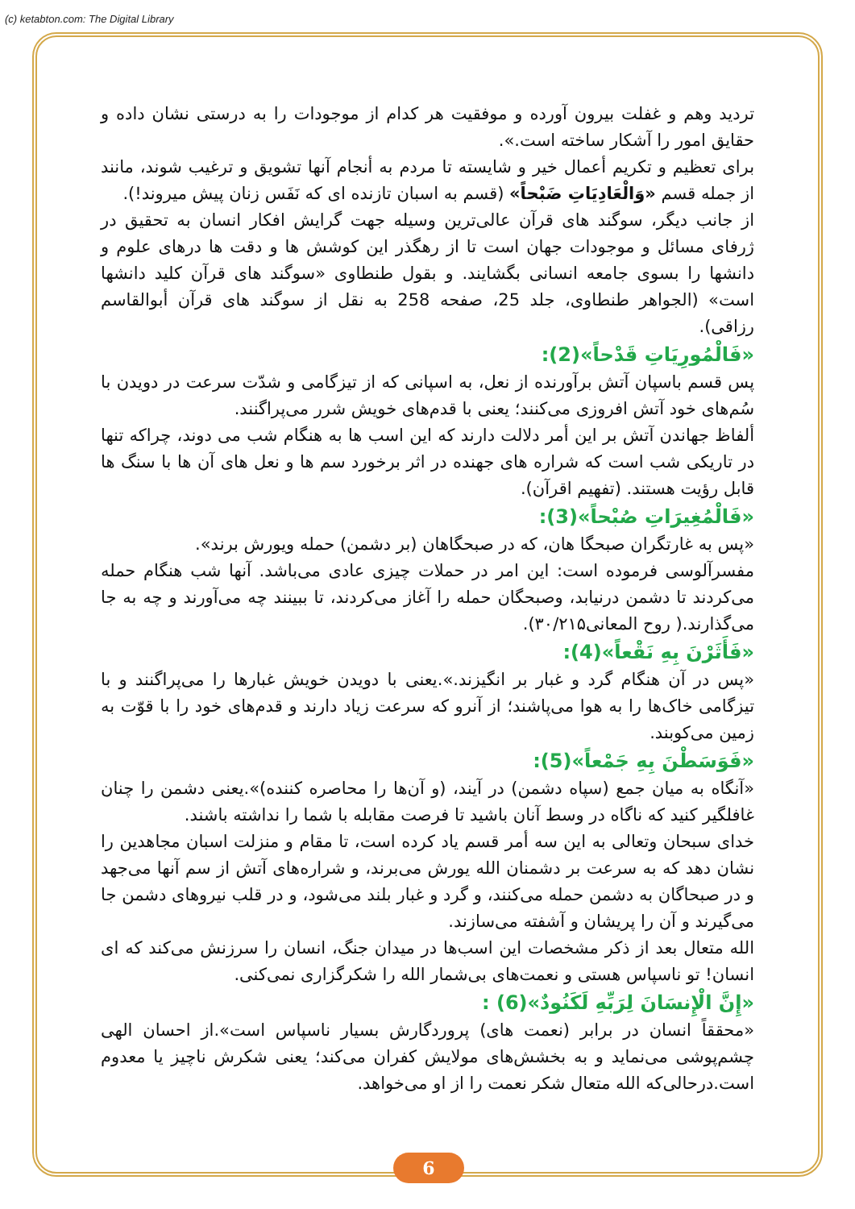(c) ketabton.com: The Digital Library
تردید وهم و غفلت بیرون آورده و موفقیت هر کدام از موجودات را به درستی نشان داده و حقایق امور را آشکار ساخته است.».
برای تعظیم و تکریم أعمال خیر و شایسته تا مردم به أنجام آنها تشویق و ترغیب شوند، مانند از جمله قسم «وَالْعَادِيَاتِ ضَبْحاً» (قسم به اسبان تازنده ای که نَفَس زنان پیش میروند!).
از جانب دیگر، سوگند های قرآن عالی‌ترین وسیله جهت گرایش افکار انسان به تحقیق در ژرفای مسائل و موجودات جهان است تا از رهگذر این کوشش ها و دقت ها درهای علوم و دانشها را بسوی جامعه انسانی بگشایند. و بقول طنطاوی «سوگند های قرآن کلید دانشها است» (الجواهر طنطاوی، جلد 25، صفحه 258 به نقل از سوگند های قرآن أبوالقاسم رزاقی).
«فَالْمُورِيَاتِ قَدْحاً»(2):
پس قسم باسپان آتش برآورنده از نعل، به اسپانی که از تیزگامی و شدّت سرعت در دویدن با سُم‌های خود آتش افروزی می‌کنند؛ یعنی با قدم‌های خویش شرر می‌پراگنند.
ألفاظ جهاندن آتش بر این أمر دلالت دارند که این اسب ها به هنگام شب می دوند، چراکه تنها در تاریکی شب است که شراره های جهنده در اثر برخورد سم ها و نعل های آن ها با سنگ ها قابل رؤیت هستند. (تفهیم اقرآن).
«فَالْمُغِيرَاتِ صُبْحاً»(3):
«پس به غارتگران صبحگا هان، که در صبحگاهان (بر دشمن) حمله ویورش برند».
مفسرآلوسی فرموده است: این امر در حملات چیزی عادی می‌باشد. آنها شب هنگام حمله می‌کردند تا دشمن درنیابد، وصبحگان حمله را آغاز می‌کردند، تا ببینند چه می‌آورند و چه به جا می‌گذارند.( روح المعانی۳۰/۲۱۵).
«فَأَثَرْنَ بِهِ نَقْعاً»(4):
«پس در آن هنگام گرد و غبار بر انگیزند.».یعنی با دویدن خویش غبارها را می‌پراگنند و با تیزگامی خاک‌ها را به هوا می‌پاشند؛ از آنرو که سرعت زیاد دارند و قدم‌های خود را با قوّت به زمین می‌کوبند.
«فَوَسَطْنَ بِهِ جَمْعاً»(5):
«آنگاه به میان جمع (سپاه دشمن) در آیند، (و آن‌ها را محاصره کننده)».یعنی دشمن را چنان غافلگیر کنید که ناگاه در وسط آنان باشید تا فرصت مقابله با شما را نداشته باشند.
خدای سبحان وتعالی به این سه أمر قسم یاد کرده است، تا مقام و منزلت اسبان مجاهدین را نشان دهد که به سرعت بر دشمنان الله یورش می‌برند، و شراره‌های آتش از سم آنها می‌جهد و در صبحاگان به دشمن حمله می‌کنند، و گرد و غبار بلند می‌شود، و در قلب نیروهای دشمن جا می‌گیرند و آن را پریشان و آشفته می‌سازند.
الله متعال بعد از ذکر مشخصات این اسب‌ها در میدان جنگ، انسان را سرزنش می‌کند که ای انسان! تو ناسپاس هستی و نعمت‌های بی‌شمار الله را شکرگزاری نمی‌کنی.
«إِنَّ الْإِنسَانَ لِرَبِّهِ لَكَنُودٌ»(6) :
«محققاً انسان در برابر (نعمت های) پروردگارش بسیار ناسپاس است».از احسان الهی چشم‌پوشی می‌نماید و به بخشش‌های مولایش کفران می‌کند؛ یعنی شکرش ناچیز یا معدوم است.درحالی‌که الله متعال شکر نعمت را از او می‌خواهد.
6